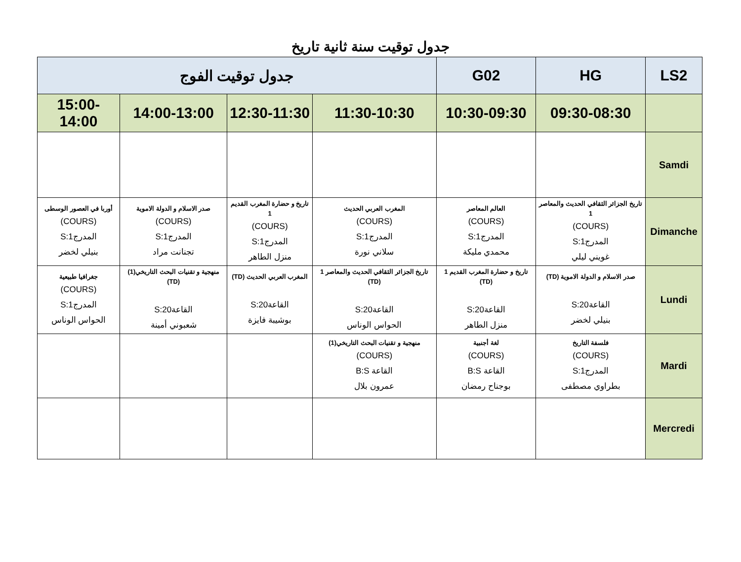جدول توقيت سنة ثانية تاريخ
| LS2 | HG | G02 | جدول توقيت الفوج | | | |
| --- | --- | --- | --- | --- | --- | --- |
| | 09:30-08:30 | 10:30-09:30 | 11:30-10:30 | 12:30-11:30 | 14:00-13:00 | 15:00-14:00 |
| Samdi | | | | | | |
| Dimanche | تاريخ الجزائر الثقافي الحديث والمعاصر 1 (COURS) المدرج1:S غويني ليلي | العالم المعاصر (COURS) المدرج1:S محمدي مليكة | المغرب العربي الحديث (COURS) المدرج1:S سلاني نورة | تاريخ و حضارة المغرب القديم 1 (COURS) المدرج1:S منزل الطاهر | صدر الاسلام و الدولة الاموية (COURS) المدرج1:S تجنانت مراد | أوربا في العصور الوسطى (COURS) المدرج1:S بنيلي لخضر |
| Lundi | صدر الاسلام و الدولة الاموية (TD) القاعة20:S بنيلي لخضر | تاريخ و حضارة المغرب القديم 1 (TD) القاعة20:S منزل الطاهر | تاريخ الجزائر الثقافي الحديث والمعاصر 1 (TD) القاعة20:S الحواس الوناس | المغرب العربي الحديث (TD) القاعة20:S بوشيبة فايزة | منهجية و تقنيات البحث التاريخي(1) (TD) القاعة20:S شعبوني أمينة | جغرافيا طبيعية (COURS) المدرج1:S الحواس الوناس |
| Mardi | فلسفة التاريخ (COURS) المدرج1:S بطراوي مصطفى | لغة أجنبية (COURS) القاعة B:S بوجناح رمضان | منهجية و تقنيات البحث التاريخي(1) (COURS) القاعة B:S عمرون بلال | | | |
| Mercredi | | | | | | |